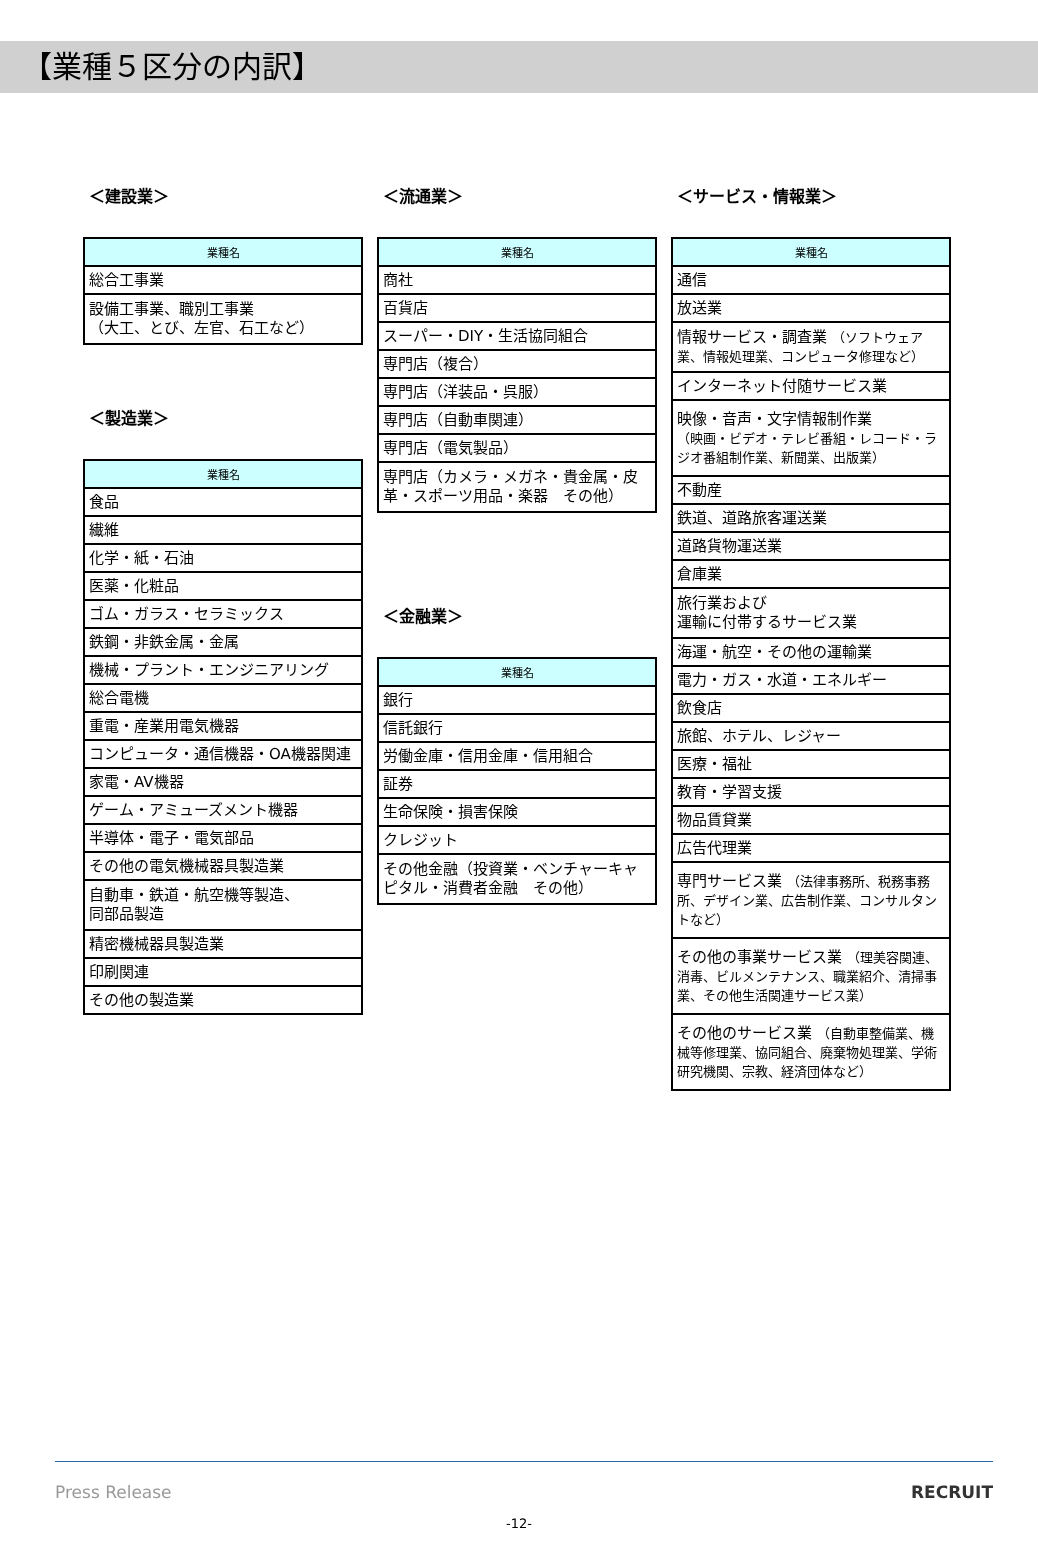【業種５区分の内訳】
＜建設業＞
| 業種名 |
| --- |
| 総合工事業 |
| 設備工事業、職別工事業 （大工、とび、左官、石工など） |
＜製造業＞
| 業種名 |
| --- |
| 食品 |
| 繊維 |
| 化学・紙・石油 |
| 医薬・化粧品 |
| ゴム・ガラス・セラミックス |
| 鉄鋼・非鉄金属・金属 |
| 機械・プラント・エンジニアリング |
| 総合電機 |
| 重電・産業用電気機器 |
| コンピュータ・通信機器・OA機器関連 |
| 家電・AV機器 |
| ゲーム・アミューズメント機器 |
| 半導体・電子・電気部品 |
| その他の電気機械器具製造業 |
| 自動車・鉄道・航空機等製造、 同部品製造 |
| 精密機械器具製造業 |
| 印刷関連 |
| その他の製造業 |
＜流通業＞
| 業種名 |
| --- |
| 商社 |
| 百貨店 |
| スーパー・DIY・生活協同組合 |
| 専門店（複合） |
| 専門店（洋装品・呉服） |
| 専門店（自動車関連） |
| 専門店（電気製品） |
| 専門店（カメラ・メガネ・貴金属・皮革・スポーツ用品・楽器 その他） |
＜金融業＞
| 業種名 |
| --- |
| 銀行 |
| 信託銀行 |
| 労働金庫・信用金庫・信用組合 |
| 証券 |
| 生命保険・損害保険 |
| クレジット |
| その他金融（投資業・ベンチャーキャピタル・消費者金融 その他） |
＜サービス・情報業＞
| 業種名 |
| --- |
| 通信 |
| 放送業 |
| 情報サービス・調査業 （ソフトウェア業、情報処理業、コンピュータ修理など） |
| インターネット付随サービス業 |
| 映像・音声・文字情報制作業 （映画・ビデオ・テレビ番組・レコード・ラジオ番組制作業、新聞業、出版業） |
| 不動産 |
| 鉄道、道路旅客運送業 |
| 道路貨物運送業 |
| 倉庫業 |
| 旅行業および 運輸に付帯するサービス業 |
| 海運・航空・その他の運輸業 |
| 電力・ガス・水道・エネルギー |
| 飲食店 |
| 旅館、ホテル、レジャー |
| 医療・福祉 |
| 教育・学習支援 |
| 物品賃貸業 |
| 広告代理業 |
| 専門サービス業 （法律事務所、税務事務所、デザイン業、広告制作業、コンサルタントなど） |
| その他の事業サービス業 （理美容関連、消毒、ビルメンテナンス、職業紹介、清掃事業、その他生活関連サービス業） |
| その他のサービス業 （自動車整備業、機械等修理業、協同組合、廃棄物処理業、学術研究機関、宗教、経済団体など） |
Press Release RECRUIT
-12-